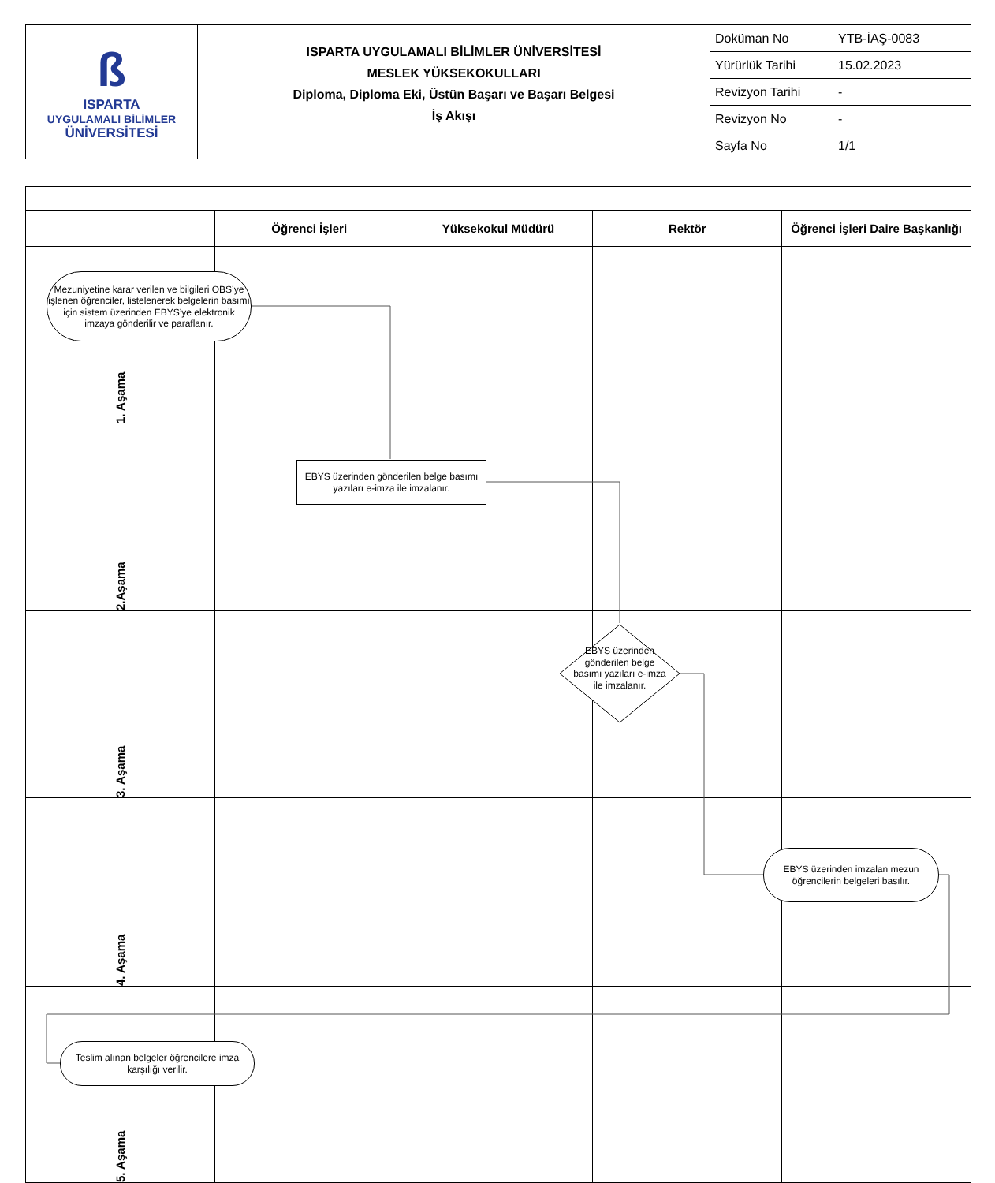| ß ISPARTA UYGULAMALI BİLİMLER ÜNİVERSİTESİ | ISPARTA UYGULAMALI BİLİMLER ÜNİVERSİTESİ MESLEK YÜKSEKOKULLARI Diploma, Diploma Eki, Üstün Başarı ve Başarı Belgesi İş Akışı | Doküman No | YTB-İAŞ-0083 |
| | | Yürürlük Tarihi | 15.02.2023 |
| | | Revizyon Tarihi | - |
| | | Revizyon No | - |
| | | Sayfa No | 1/1 |
| | Öğrenci İşleri | Yüksekokul Müdürü | Rektör | Öğrenci İşleri Daire Başkanlığı |
| 1. Aşama | | | | |
| 2.Aşama | | | | |
| 3. Aşama | | | | |
| 4. Aşama | | | | |
| 5. Aşama | | | | |
Mezuniyetine karar verilen ve bilgileri OBS’ye işlenen öğrenciler, listelenerek belgelerin basımı için sistem üzerinden EBYS’ye elektronik imzaya gönderilir ve paraflanır.
EBYS üzerinden gönderilen belge basımı yazıları e-imza ile imzalanır.
EBYS üzerinden gönderilen belge basımı yazıları e-imza ile imzalanır.
EBYS üzerinden imzalan mezun öğrencilerin belgeleri basılır.
Teslim alınan belgeler öğrencilere imza karşılığı verilir.